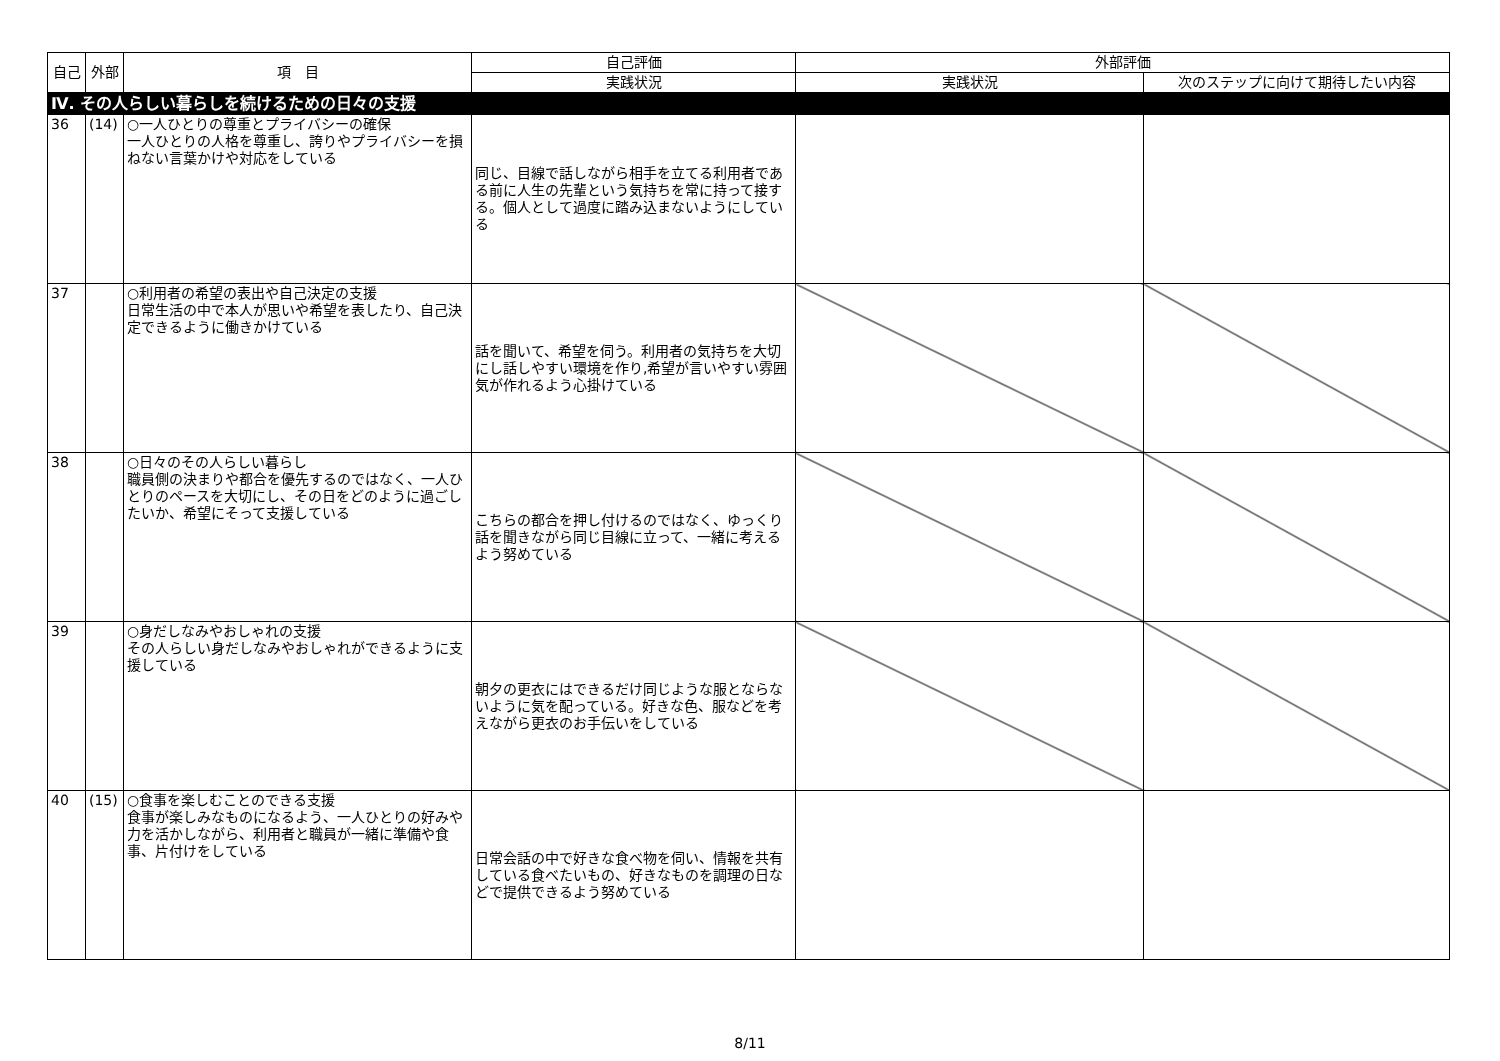| 自己 | 外部 | 項 目 | 自己評価 | 外部評価 | |
| --- | --- | --- | --- | --- | --- |
| | | | 実践状況 | 実践状況 | 次のステップに向けて期待したい内容 |
| Ⅳ. その人らしい暮らしを続けるための日々の支援 | | | | | |
| 36 | (14) | ○一人ひとりの尊重とプライバシーの確保 一人ひとりの人格を尊重し、誇りやプライバシーを損ねない言葉かけや対応をしている | 同じ、目線で話しながら相手を立てる利用者である前に人生の先輩という気持ちを常に持って接する。個人として過度に踏み込まないようにしている | | |
| 37 | | ○利用者の希望の表出や自己決定の支援 日常生活の中で本人が思いや希望を表したり、自己決定できるように働きかけている | 話を聞いて、希望を伺う。利用者の気持ちを大切にし話しやすい環境を作り,希望が言いやすい雰囲気が作れるよう心掛けている | | |
| 38 | | ○日々のその人らしい暮らし 職員側の決まりや都合を優先するのではなく、一人ひとりのペースを大切にし、その日をどのように過ごしたいか、希望にそって支援している | こちらの都合を押し付けるのではなく、ゆっくり話を聞きながら同じ目線に立って、一緒に考えるよう努めている | | |
| 39 | | ○身だしなみやおしゃれの支援 その人らしい身だしなみやおしゃれができるように支援している | 朝夕の更衣にはできるだけ同じような服とならないように気を配っている。好きな色、服などを考えながら更衣のお手伝いをしている | | |
| 40 | (15) | ○食事を楽しむことのできる支援 食事が楽しみなものになるよう、一人ひとりの好みや力を活かしながら、利用者と職員が一緒に準備や食事、片付けをしている | 日常会話の中で好きな食べ物を伺い、情報を共有している食べたいもの、好きなものを調理の日などで提供できるよう努めている | | |
8/11